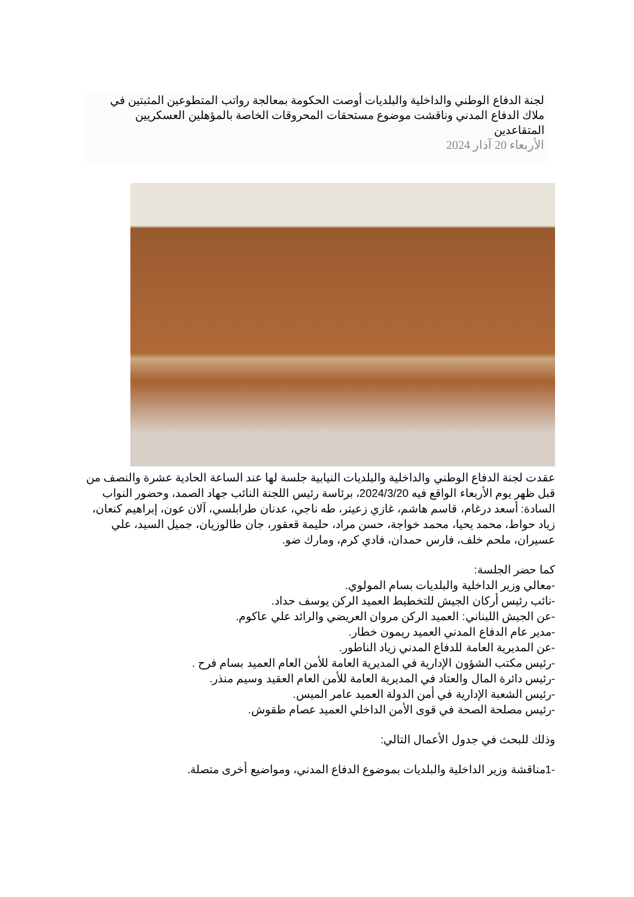لجنة الدفاع الوطني والداخلية والبلديات أوصت الحكومة بمعالجة رواتب المتطوعين المثبتين في ملاك الدفاع المدني وناقشت موضوع مستحقات المحروقات الخاصة بالمؤهلين العسكريين المتقاعدين
الأربعاء 20 آذار 2024
عقدت لجنة الدفاع الوطني والداخلية والبلديات النيابية جلسة لها عند الساعة الحادية عشرة والنصف من قبل ظهر يوم الأربعاء الواقع فيه 2024/3/20، برئاسة رئيس اللجنة النائب جهاد الصمد، وحضور النواب السادة: أسعد درغام، قاسم هاشم، غازي زعيتر، طه ناجي، عدنان طرابلسي، آلان عون، إبراهيم كنعان، زياد حواط، محمد يحيا، محمد خواجة، حسن مراد، حليمة قعقور، جان طالوزيان، جميل السيد، علي عسيران، ملحم خلف، فارس حمدان، فادي كرم، ومارك ضو.
كما حضر الجلسة:
-معالي وزير الداخلية والبلديات بسام المولوي.
-نائب رئيس أركان الجيش للتخطيط العميد الركن يوسف حداد.
-عن الجيش اللبناني: العميد الركن مروان العريضي والرائد علي عاكوم.
-مدير عام الدفاع المدني العميد ريمون خطار.
-عن المديرية العامة للدفاع المدني زياد الناطور.
-رئيس مكتب الشؤون الإدارية في المديرية العامة للأمن العام العميد بسام فرح .
-رئيس دائرة المال والعتاد في المديرية العامة للأمن العام العقيد وسيم منذر.
-رئيس الشعبة الإدارية في أمن الدولة العميد عامر الميس.
-رئيس مصلحة الصحة في قوى الأمن الداخلي العميد عصام طقوش.
وذلك للبحث في جدول الأعمال التالي:
-1مناقشة وزير الداخلية والبلديات بموضوع الدفاع المدني، ومواضيع أخرى متصلة.